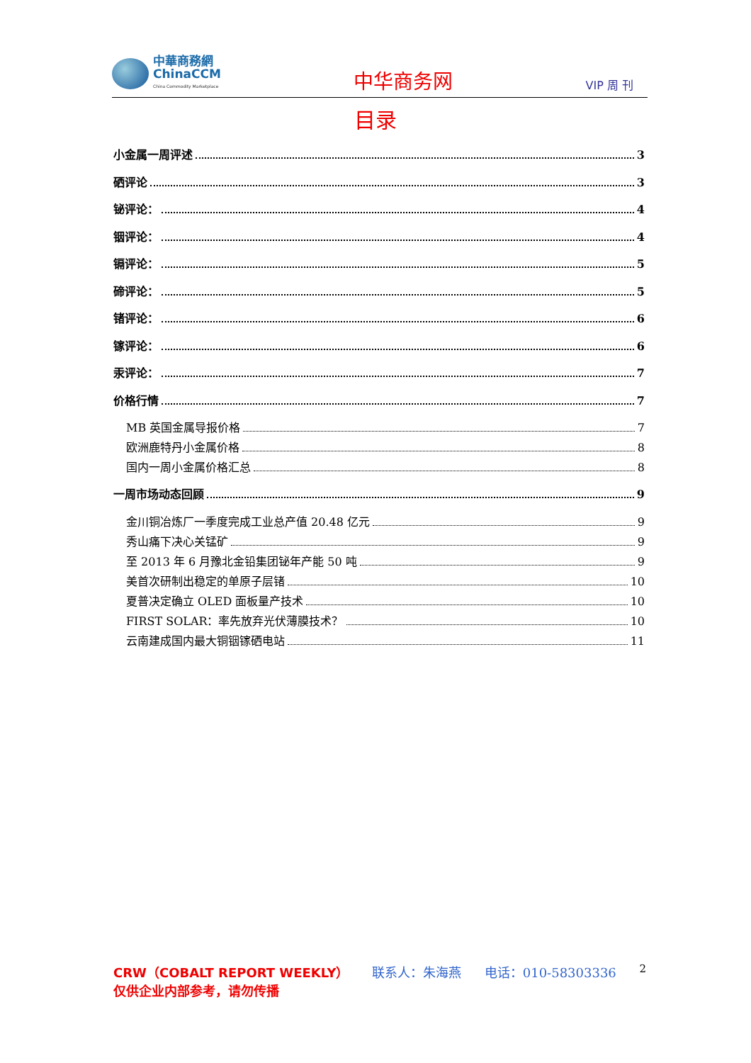中華商務網
ChinaCCM
China Commodity Marketplace
中华商务网
VIP 周 刊
目录
小金属一周评述 3
硒评论 3
铋评论： 4
铟评论： 4
镉评论： 5
碲评论： 5
锗评论： 6
镓评论： 6
汞评论： 7
价格行情 7
MB 英国金属导报价格 7
欧洲鹿特丹小金属价格 8
国内一周小金属价格汇总 8
一周市场动态回顾 9
金川铜冶炼厂一季度完成工业总产值 20.48 亿元 9
秀山痛下决心关锰矿 9
至 2013 年 6 月豫北金铅集团铋年产能 50 吨 9
美首次研制出稳定的单原子层锗 10
夏普决定确立 OLED 面板量产技术 10
FIRST SOLAR：率先放弃光伏薄膜技术？ 10
云南建成国内最大铜铟镓硒电站 11
CRW（COBALT REPORT WEEKLY） 联系人：朱海燕 电话：010-58303336 2
仅供企业内部参考，请勿传播